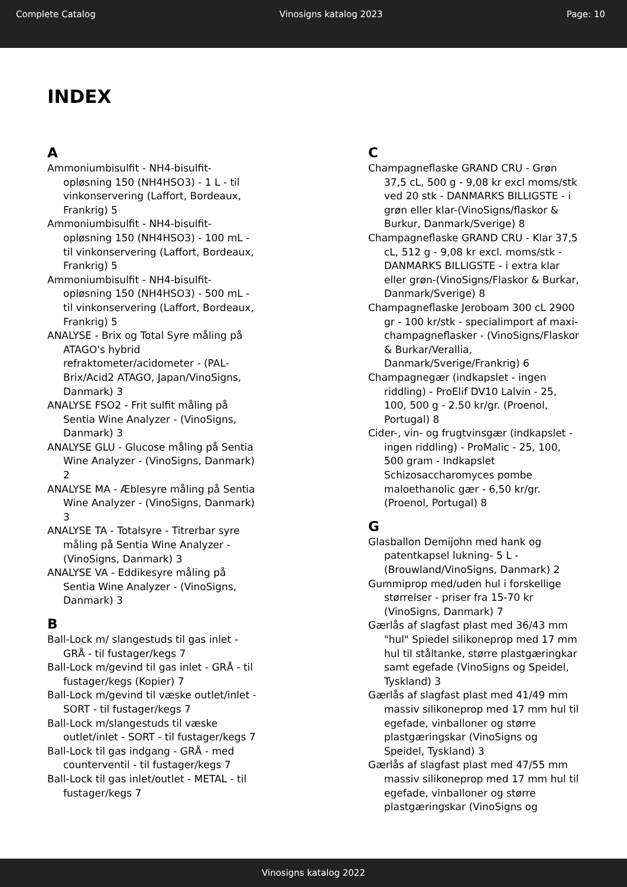Complete Catalog Vinosigns katalog 2023 Page: 10
INDEX
A
Ammoniumbisulfit - NH4-bisulfit-opløsning 150 (NH4HSO3) - 1 L - til vinkonservering (Laffort, Bordeaux, Frankrig) 5
Ammoniumbisulfit - NH4-bisulfit-opløsning 150 (NH4HSO3) - 100 mL - til vinkonservering (Laffort, Bordeaux, Frankrig) 5
Ammoniumbisulfit - NH4-bisulfit-opløsning 150 (NH4HSO3) - 500 mL - til vinkonservering (Laffort, Bordeaux, Frankrig) 5
ANALYSE - Brix og Total Syre måling på ATAGO's hybrid refraktometer/acidometer - (PAL-Brix/Acid2 ATAGO, Japan/VinoSigns, Danmark) 3
ANALYSE FSO2 - Frit sulfit måling på Sentia Wine Analyzer - (VinoSigns, Danmark) 3
ANALYSE GLU - Glucose måling på Sentia Wine Analyzer - (VinoSigns, Danmark) 2
ANALYSE MA - Æblesyre måling på Sentia Wine Analyzer - (VinoSigns, Danmark) 3
ANALYSE TA - Totalsyre - Titrerbar syre måling på Sentia Wine Analyzer - (VinoSigns, Danmark) 3
ANALYSE VA - Eddikesyre måling på Sentia Wine Analyzer - (VinoSigns, Danmark) 3
B
Ball-Lock m/ slangestuds til gas inlet - GRÅ - til fustager/kegs 7
Ball-Lock m/gevind til gas inlet - GRÅ - til fustager/kegs (Kopier) 7
Ball-Lock m/gevind til væske outlet/inlet - SORT - til fustager/kegs 7
Ball-Lock m/slangestuds til væske outlet/inlet - SORT - til fustager/kegs 7
Ball-Lock til gas indgang - GRÅ - med counterventil - til fustager/kegs 7
Ball-Lock til gas inlet/outlet - METAL - til fustager/kegs 7
C
Champagneflaske GRAND CRU - Grøn 37,5 cL, 500 g - 9,08 kr excl moms/stk ved 20 stk - DANMARKS BILLIGSTE - i grøn eller klar-(VinoSigns/flaskor & Burkur, Danmark/Sverige) 8
Champagneflaske GRAND CRU - Klar 37,5 cL, 512 g - 9,08 kr excl. moms/stk - DANMARKS BILLIGSTE - i extra klar eller grøn-(VinoSigns/Flaskor & Burkar, Danmark/Sverige) 8
Champagneflaske Jeroboam 300 cL 2900 gr - 100 kr/stk - specialimport af maxi-champagneflasker - (VinoSigns/Flaskor & Burkar/Verallia, Danmark/Sverige/Frankrig) 6
Champagnegær (indkapslet - ingen riddling) - ProElif DV10 Lalvin - 25, 100, 500 g - 2.50 kr/gr. (Proenol, Portugal) 8
Cider-, vin- og frugtvinsgær (indkapslet - ingen riddling) - ProMalic - 25, 100, 500 gram - Indkapslet Schizosaccharomyces pombe maloethanolic gær - 6,50 kr/gr. (Proenol, Portugal) 8
G
Glasballon Demijohn med hank og patentkapsel lukning- 5 L - (Brouwland/VinoSigns, Danmark) 2
Gummiprop med/uden hul i forskellige størrelser - priser fra 15-70 kr (VinoSigns, Danmark) 7
Gærlås af slagfast plast med 36/43 mm "hul" Spiedel silikoneprop med 17 mm hul til ståltanke, større plastgæringkar samt egefade (VinoSigns og Speidel, Tyskland) 3
Gærlås af slagfast plast med 41/49 mm massiv silikoneprop med 17 mm hul til egefade, vinballoner og større plastgæringskar (VinoSigns og Speidel, Tyskland) 3
Gærlås af slagfast plast med 47/55 mm massiv silikoneprop med 17 mm hul til egefade, vinballoner og større plastgæringskar (VinoSigns og
Vinosigns katalog 2022